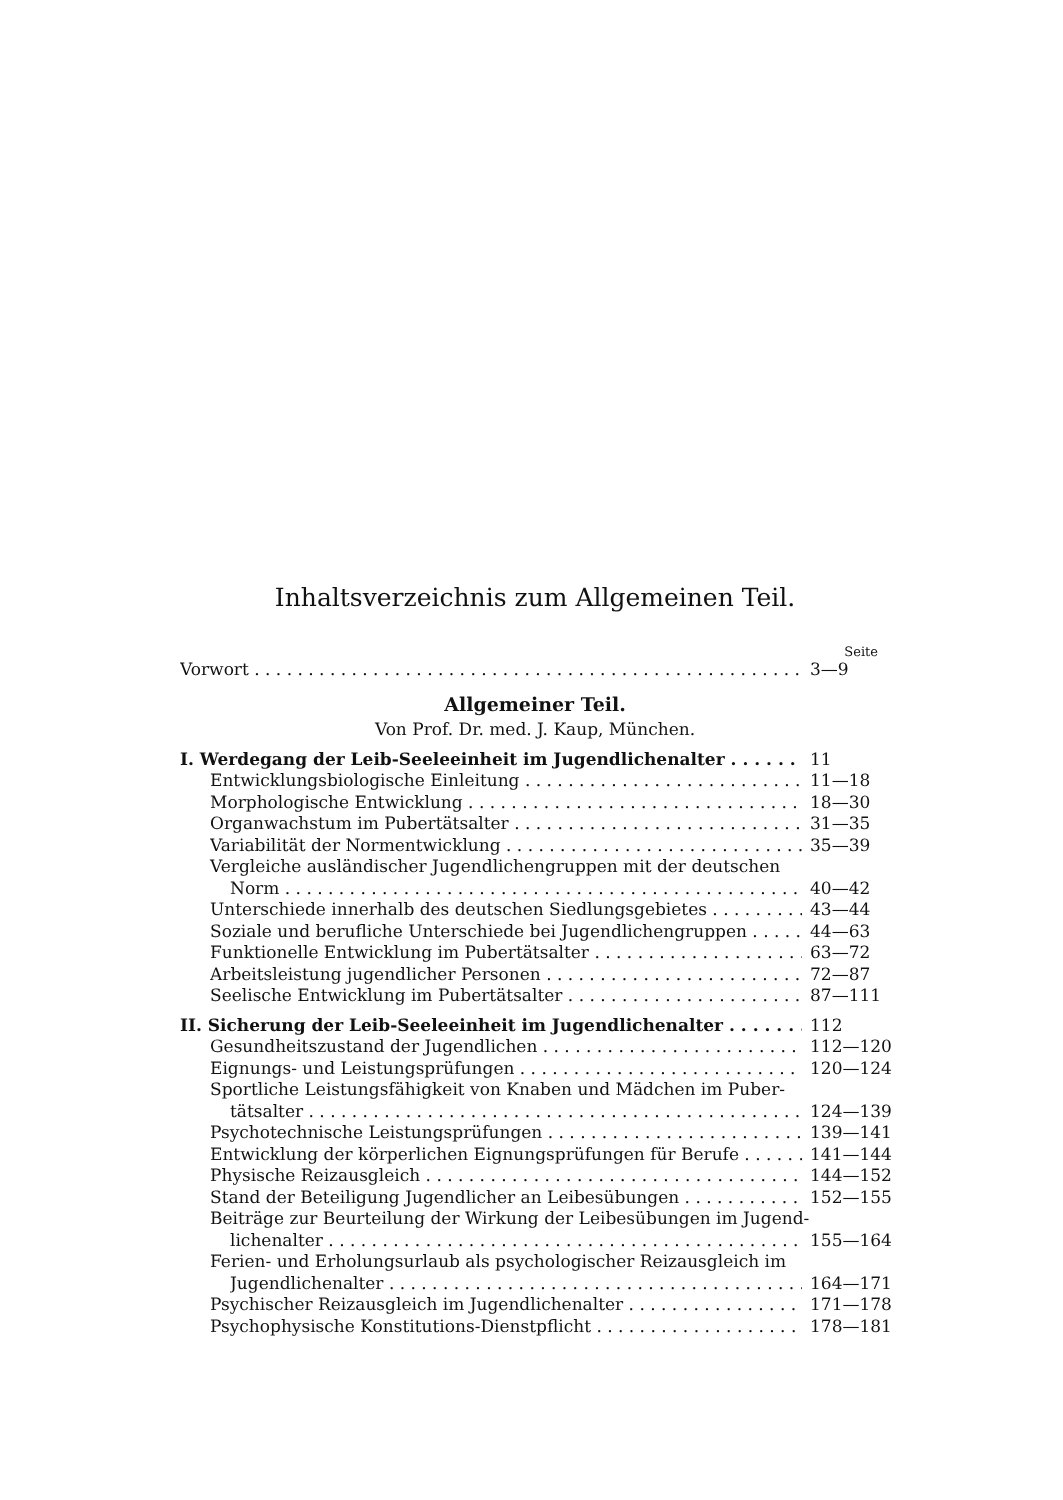Inhaltsverzeichnis zum Allgemeinen Teil.
Seite
Vorwort 3—9
Allgemeiner Teil.
Von Prof. Dr. med. J. Kaup, München.
I. Werdegang der Leib-Seeleeinheit im Jugendlichenalter 11
Entwicklungsbiologische Einleitung 11—18
Morphologische Entwicklung 18—30
Organwachstum im Pubertätsalter 31—35
Variabilität der Normentwicklung 35—39
Vergleiche ausländischer Jugendlichengruppen mit der deutschen
Norm 40—42
Unterschiede innerhalb des deutschen Siedlungsgebietes 43—44
Soziale und berufliche Unterschiede bei Jugendlichengruppen 44—63
Funktionelle Entwicklung im Pubertätsalter 63—72
Arbeitsleistung jugendlicher Personen 72—87
Seelische Entwicklung im Pubertätsalter 87—111
II. Sicherung der Leib-Seeleeinheit im Jugendlichenalter 112
Gesundheitszustand der Jugendlichen 112—120
Eignungs- und Leistungsprüfungen 120—124
Sportliche Leistungsfähigkeit von Knaben und Mädchen im Puber-
tätsalter 124—139
Psychotechnische Leistungsprüfungen 139—141
Entwicklung der körperlichen Eignungsprüfungen für Berufe 141—144
Physische Reizausgleich 144—152
Stand der Beteiligung Jugendlicher an Leibesübungen 152—155
Beiträge zur Beurteilung der Wirkung der Leibesübungen im Jugend-
lichenalter 155—164
Ferien- und Erholungsurlaub als psychologischer Reizausgleich im
Jugendlichenalter 164—171
Psychischer Reizausgleich im Jugendlichenalter 171—178
Psychophysische Konstitutions-Dienstpflicht 178—181